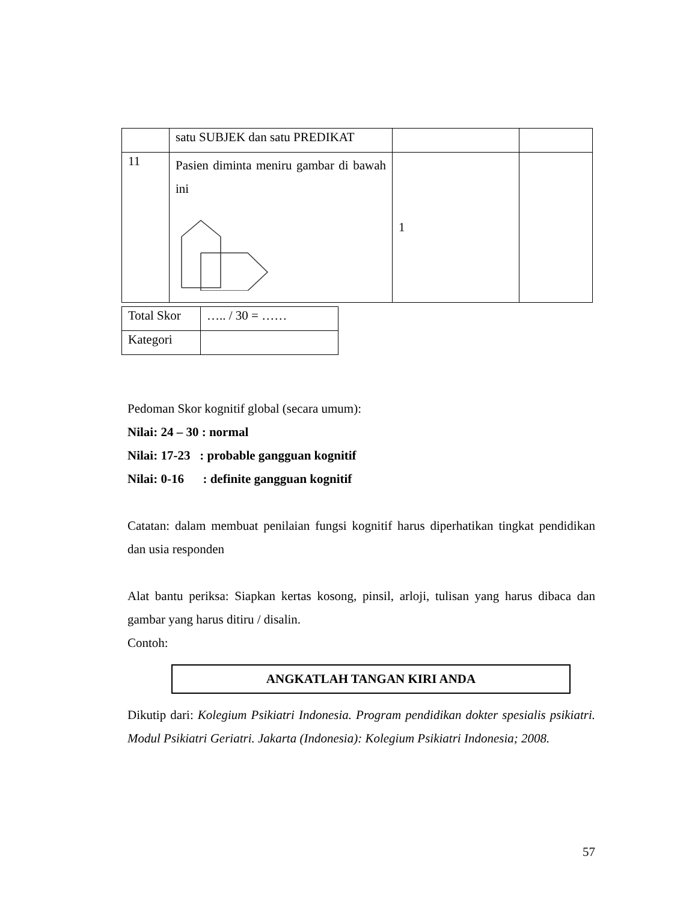| | satu SUBJEK dan satu PREDIKAT | | |
| 11 | Pasien diminta meniru gambar di bawah ini | 1 | |
| Total Skor | ….. / 30 = …… |
| Kategori | |
Pedoman Skor kognitif global (secara umum):
Nilai: 24 – 30 : normal
Nilai: 17-23 : probable gangguan kognitif
Nilai: 0-16 : definite gangguan kognitif
Catatan: dalam membuat penilaian fungsi kognitif harus diperhatikan tingkat pendidikan dan usia responden
Alat bantu periksa: Siapkan kertas kosong, pinsil, arloji, tulisan yang harus dibaca dan gambar yang harus ditiru / disalin.
Contoh:
ANGKATLAH TANGAN KIRI ANDA
Dikutip dari: Kolegium Psikiatri Indonesia. Program pendidikan dokter spesialis psikiatri. Modul Psikiatri Geriatri. Jakarta (Indonesia): Kolegium Psikiatri Indonesia; 2008.
57